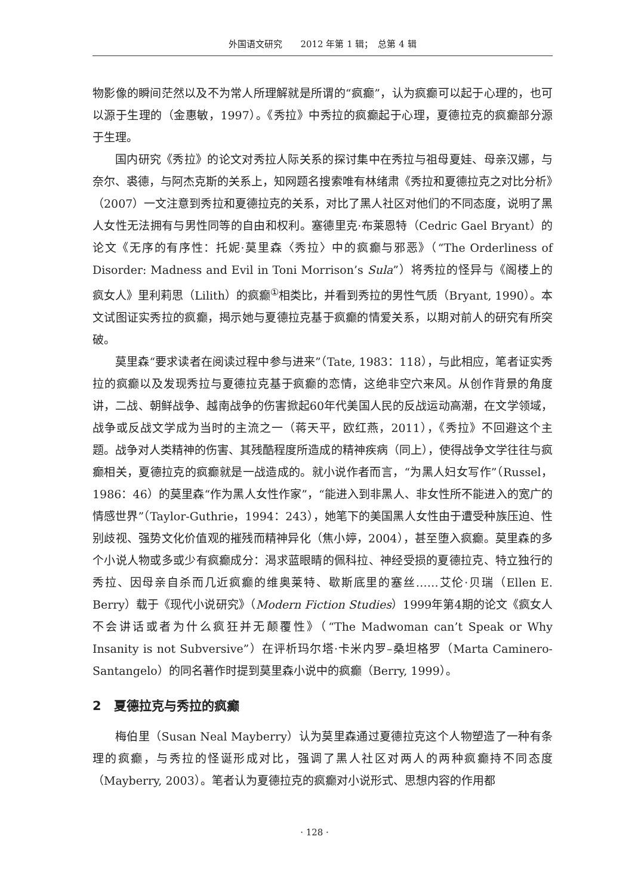外国语文研究　　2012 年第 1 辑；　总第 4 辑
物影像的瞬间茫然以及不为常人所理解就是所谓的“疯癫”，认为疯癫可以起于心理的，也可以源于生理的（金惠敏，1997）。《秀拉》中秀拉的疯癫起于心理，夏德拉克的疯癫部分源于生理。
国内研究《秀拉》的论文对秀拉人际关系的探讨集中在秀拉与祖母夏娃、母亲汉娜，与奈尔、裘德，与阿杰克斯的关系上，知网题名搜索唯有林绪肃《秀拉和夏德拉克之对比分析》（2007）一文注意到秀拉和夏德拉克的关系，对比了黑人社区对他们的不同态度，说明了黑人女性无法拥有与男性同等的自由和权利。塞德里克·布莱恩特（Cedric Gael Bryant）的论文《无序的有序性：托妮·莫里森〈秀拉〉中的疯癫与邪恶》（“The Orderliness of Disorder: Madness and Evil in Toni Morrison’s Sula”）将秀拉的怪异与《阁楼上的疯女人》里利莉思（Lilith）的疯癫<sup>①</sup>相类比，并看到秀拉的男性气质（Bryant, 1990）。本文试图证实秀拉的疯癫，揭示她与夏德拉克基于疯癫的情爱关系，以期对前人的研究有所突破。
莫里森“要求读者在阅读过程中参与进来”（Tate, 1983：118），与此相应，笔者证实秀拉的疯癫以及发现秀拉与夏德拉克基于疯癫的恋情，这绝非空穴来风。从创作背景的角度讲，二战、朝鲜战争、越南战争的伤害掀起60年代美国人民的反战运动高潮，在文学领域，战争或反战文学成为当时的主流之一（蒋天平，欧红燕，2011），《秀拉》不回避这个主题。战争对人类精神的伤害、其残酷程度所造成的精神疾病（同上），使得战争文学往往与疯癫相关，夏德拉克的疯癫就是一战造成的。就小说作者而言，“为黑人妇女写作”（Russel，1986：46）的莫里森“作为黑人女性作家”，“能进入到非黑人、非女性所不能进入的宽广的情感世界”（Taylor-Guthrie，1994：243），她笔下的美国黑人女性由于遭受种族压迫、性别歧视、强势文化价值观的摧残而精神异化（焦小婷，2004），甚至堕入疯癫。莫里森的多个小说人物或多或少有疯癫成分：渴求蓝眼睛的佩科拉、神经受损的夏德拉克、特立独行的秀拉、因母亲自杀而几近疯癫的维奥莱特、歇斯底里的塞丝……艾伦·贝瑞（Ellen E. Berry）载于《现代小说研究》（Modern Fiction Studies）1999年第4期的论文《疯女人不会讲话或者为什么疯狂并无颠覆性》（“The Madwoman can’t Speak or Why Insanity is not Subversive”）在评析玛尔塔·卡米内罗–桑坦格罗（Marta Caminero-Santangelo）的同名著作时提到莫里森小说中的疯癫（Berry, 1999）。
2　夏德拉克与秀拉的疯癫
梅伯里（Susan Neal Mayberry）认为莫里森通过夏德拉克这个人物塑造了一种有条理的疯癫，与秀拉的怪诞形成对比，强调了黑人社区对两人的两种疯癫持不同态度（Mayberry, 2003）。笔者认为夏德拉克的疯癫对小说形式、思想内容的作用都
· 128 ·